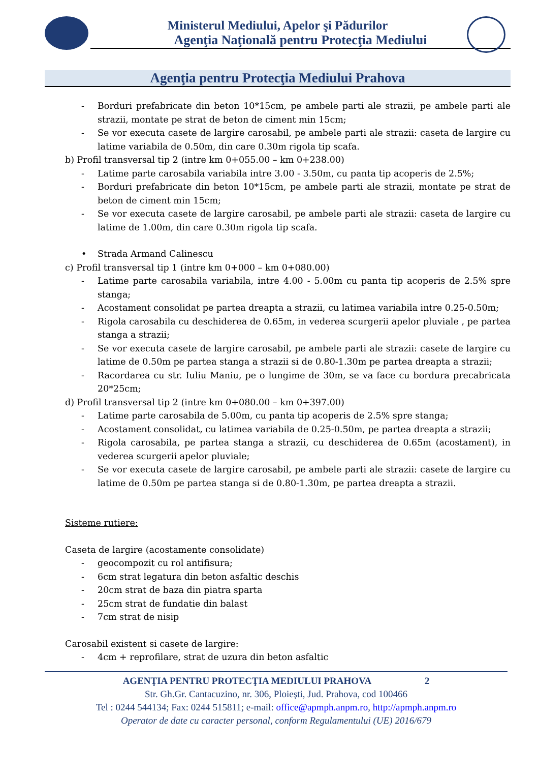Ministerul Mediului, Apelor şi Pădurilor
Agenţia Naţională pentru Protecţia Mediului
Agenţia pentru Protecţia Mediului Prahova
- Borduri prefabricate din beton 10*15cm, pe ambele parti ale strazii, pe ambele parti ale strazii, montate pe strat de beton de ciment min 15cm;
- Se vor executa casete de largire carosabil, pe ambele parti ale strazii: caseta de largire cu latime variabila de 0.50m, din care 0.30m rigola tip scafa.
b) Profil transversal tip 2 (intre km 0+055.00 – km 0+238.00)
- Latime parte carosabila variabila intre 3.00 - 3.50m, cu panta tip acoperis de 2.5%;
- Borduri prefabricate din beton 10*15cm, pe ambele parti ale strazii, montate pe strat de beton de ciment min 15cm;
- Se vor executa casete de largire carosabil, pe ambele parti ale strazii: caseta de largire cu latime de 1.00m, din care 0.30m rigola tip scafa.
• Strada Armand Calinescu
c) Profil transversal tip 1 (intre km 0+000 – km 0+080.00)
- Latime parte carosabila variabila, intre 4.00 - 5.00m cu panta tip acoperis de 2.5% spre stanga;
- Acostament consolidat pe partea dreapta a strazii, cu latimea variabila intre 0.25-0.50m;
- Rigola carosabila cu deschiderea de 0.65m, in vederea scurgerii apelor pluviale , pe partea stanga a strazii;
- Se vor executa casete de largire carosabil, pe ambele parti ale strazii: casete de largire cu latime de 0.50m pe partea stanga a strazii si de 0.80-1.30m pe partea dreapta a strazii;
- Racordarea cu str. Iuliu Maniu, pe o lungime de 30m, se va face cu bordura precabricata 20*25cm;
d) Profil transversal tip 2 (intre km 0+080.00 – km 0+397.00)
- Latime parte carosabila de 5.00m, cu panta tip acoperis de 2.5% spre stanga;
- Acostament consolidat, cu latimea variabila de 0.25-0.50m, pe partea dreapta a strazii;
- Rigola carosabila, pe partea stanga a strazii, cu deschiderea de 0.65m (acostament), in vederea scurgerii apelor pluviale;
- Se vor executa casete de largire carosabil, pe ambele parti ale strazii: casete de largire cu latime de 0.50m pe partea stanga si de 0.80-1.30m, pe partea dreapta a strazii.
Sisteme rutiere:
Caseta de largire (acostamente consolidate)
- geocompozit cu rol antifisura;
- 6cm strat legatura din beton asfaltic deschis
- 20cm strat de baza din piatra sparta
- 25cm strat de fundatie din balast
- 7cm strat de nisip
Carosabil existent si casete de largire:
- 4cm + reprofilare, strat de uzura din beton asfaltic
AGENŢIA PENTRU PROTECŢIA MEDIULUI PRAHOVA 2
Str. Gh.Gr. Cantacuzino, nr. 306, Ploieşti, Jud. Prahova, cod 100466
Tel : 0244 544134; Fax: 0244 515811; e-mail: office@apmph.anpm.ro, http://apmph.anpm.ro
Operator de date cu caracter personal, conform Regulamentului (UE) 2016/679